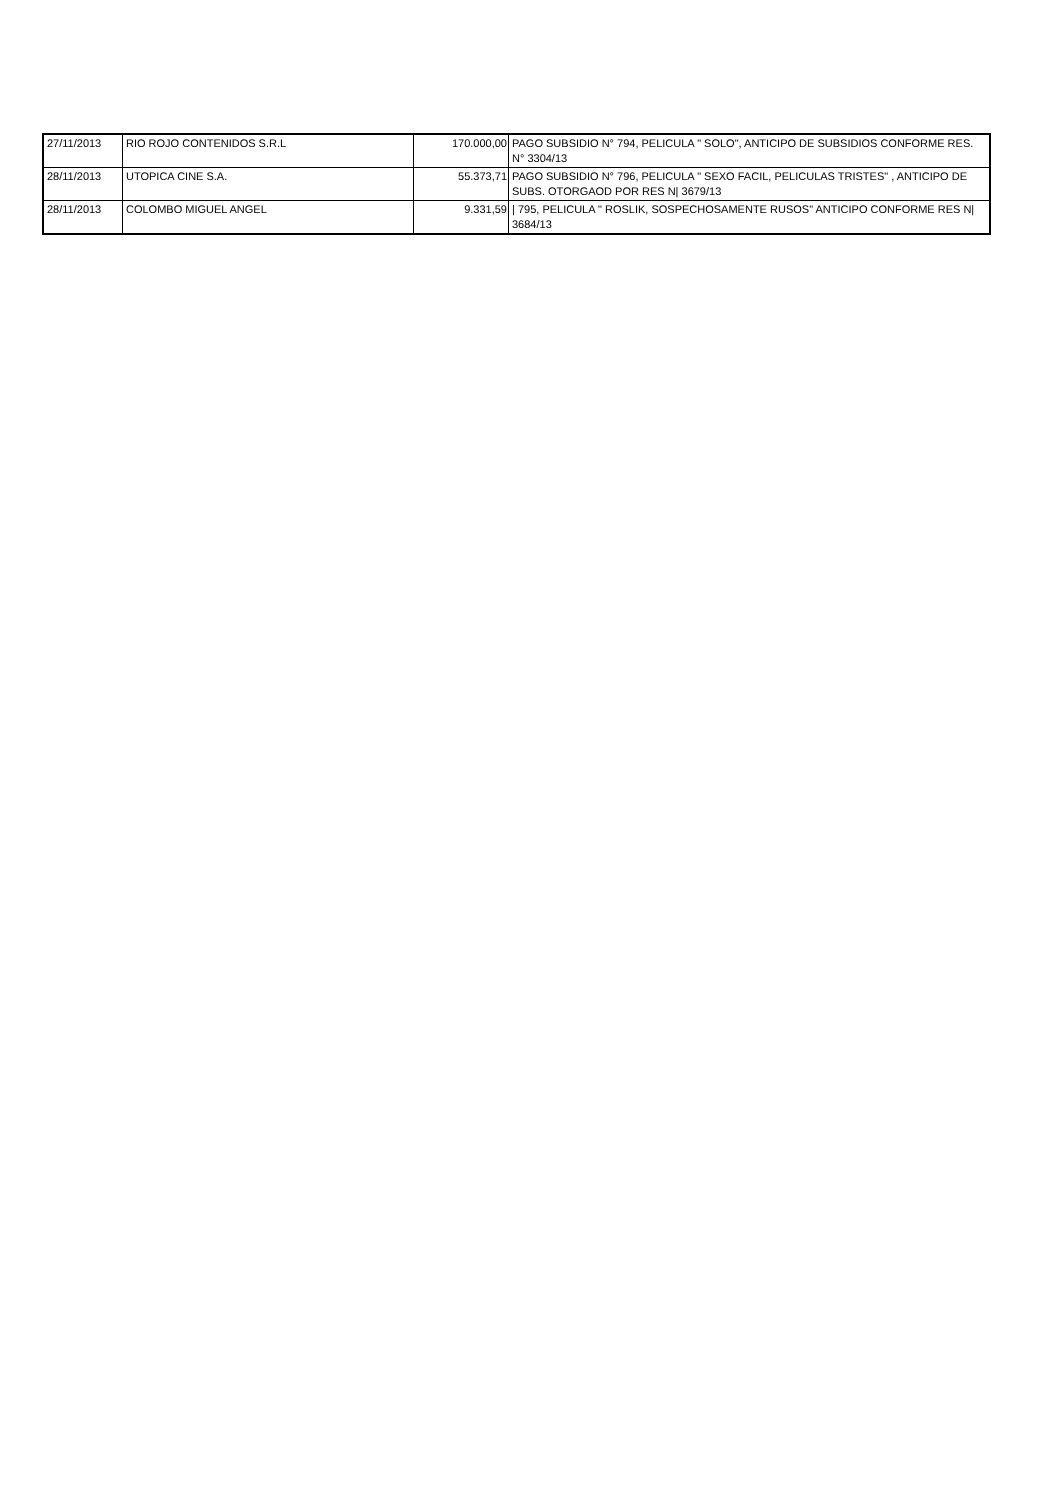| 27/11/2013 | RIO ROJO CONTENIDOS S.R.L | 170.000,00 | PAGO SUBSIDIO N° 794, PELICULA " SOLO", ANTICIPO DE SUBSIDIOS CONFORME RES. N° 3304/13 |
| 28/11/2013 | UTOPICA CINE S.A. | 55.373,71 | PAGO SUBSIDIO N° 796, PELICULA " SEXO FACIL, PELICULAS TRISTES" , ANTICIPO DE SUBS. OTORGAOD POR RES N/ 3679/13 |
| 28/11/2013 | COLOMBO MIGUEL ANGEL | 9.331,59 | / 795, PELICULA " ROSLIK, SOSPECHOSAMENTE RUSOS" ANTICIPO CONFORME RES N/ 3684/13 |